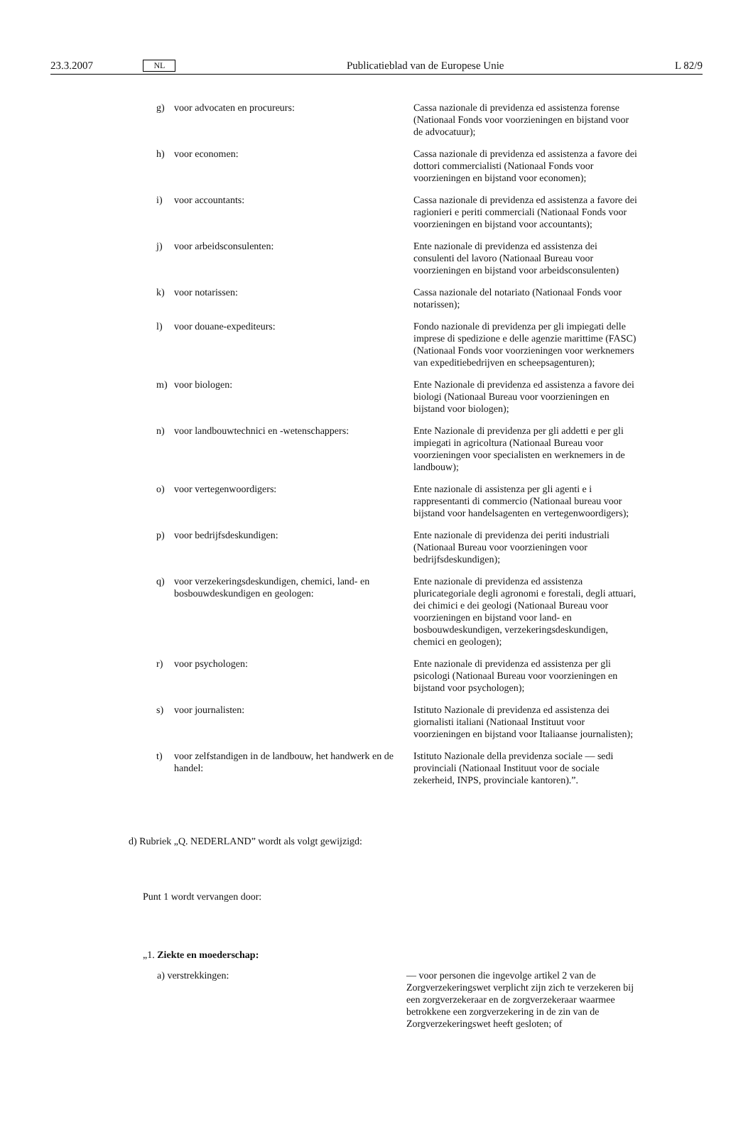23.3.2007 NL Publicatieblad van de Europese Unie L 82/9
| g) | voor advocaten en procureurs: | Cassa nazionale di previdenza ed assistenza forense (Nationaal Fonds voor voorzieningen en bijstand voor de advocatuur); |
| h) | voor economen: | Cassa nazionale di previdenza ed assistenza a favore dei dottori commercialisti (Nationaal Fonds voor voorzieningen en bijstand voor economen); |
| i) | voor accountants: | Cassa nazionale di previdenza ed assistenza a favore dei ragionieri e periti commerciali (Nationaal Fonds voor voorzieningen en bijstand voor accountants); |
| j) | voor arbeidsconsulenten: | Ente nazionale di previdenza ed assistenza dei consulenti del lavoro (Nationaal Bureau voor voorzieningen en bijstand voor arbeidsconsulenten) |
| k) | voor notarissen: | Cassa nazionale del notariato (Nationaal Fonds voor notarissen); |
| l) | voor douane-expediteurs: | Fondo nazionale di previdenza per gli impiegati delle imprese di spedizione e delle agenzie marittime (FASC) (Nationaal Fonds voor voorzieningen voor werknemers van expeditiebedrijven en scheepsagenturen); |
| m) | voor biologen: | Ente Nazionale di previdenza ed assistenza a favore dei biologi (Nationaal Bureau voor voorzieningen en bijstand voor biologen); |
| n) | voor landbouwtechnici en -wetenschappers: | Ente Nazionale di previdenza per gli addetti e per gli impiegati in agricoltura (Nationaal Bureau voor voorzieningen voor specialisten en werknemers in de landbouw); |
| o) | voor vertegenwoordigers: | Ente nazionale di assistenza per gli agenti e i rappresentanti di commercio (Nationaal bureau voor bijstand voor handelsagenten en vertegenwoordigers); |
| p) | voor bedrijfsdeskundigen: | Ente nazionale di previdenza dei periti industriali (Nationaal Bureau voor voorzieningen voor bedrijfsdeskundigen); |
| q) | voor verzekeringsdeskundigen, chemici, land- en bosbouwdeskundigen en geologen: | Ente nazionale di previdenza ed assistenza pluricategoriale degli agronomi e forestali, degli attuari, dei chimici e dei geologi (Nationaal Bureau voor voorzieningen en bijstand voor land- en bosbouwdeskundigen, verzekeringsdeskundigen, chemici en geologen); |
| r) | voor psychologen: | Ente nazionale di previdenza ed assistenza per gli psicologi (Nationaal Bureau voor voorzieningen en bijstand voor psychologen); |
| s) | voor journalisten: | Istituto Nazionale di previdenza ed assistenza dei giornalisti italiani (Nationaal Instituut voor voorzieningen en bijstand voor Italiaanse journalisten); |
| t) | voor zelfstandigen in de landbouw, het handwerk en de handel: | Istituto Nazionale della previdenza sociale — sedi provinciali (Nationaal Instituut voor de sociale zekerheid, INPS, provinciale kantoren).”. |
d) Rubriek „Q. NEDERLAND” wordt als volgt gewijzigd:
Punt 1 wordt vervangen door:
„1. Ziekte en moederschap:
| a) verstrekkingen: | — voor personen die ingevolge artikel 2 van de Zorgverzekeringswet verplicht zijn zich te verzekeren bij een zorgverzekeraar en de zorgverzekeraar waarmee betrokkene een zorgverzekering in de zin van de Zorgverzekeringswet heeft gesloten; of |